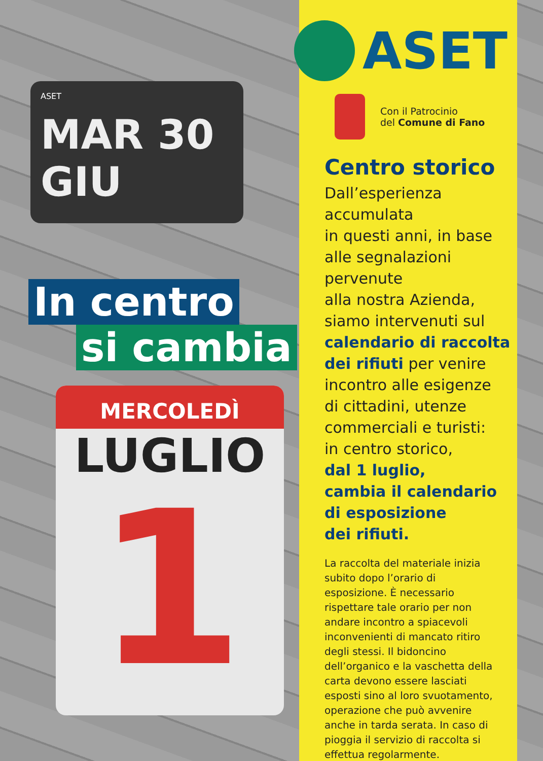ASET
MAR 30
GIU
In centro
si cambia
MERCOLEDÌ
LUGLIO
1
ASET
Con il Patrocinio
del Comune di Fano
Centro storico
Dall’esperienza
accumulata
in questi anni, in base
alle segnalazioni
pervenute
alla nostra Azienda,
siamo intervenuti sul
calendario di raccolta
dei rifiuti per venire
incontro alle esigenze
di cittadini, utenze
commerciali e turisti:
in centro storico,
dal 1 luglio,
cambia il calendario
di esposizione
dei rifiuti.
La raccolta del materiale inizia subito dopo l’orario di esposizione. È necessario rispettare tale orario per non andare incontro a spiacevoli inconvenienti di mancato ritiro degli stessi. Il bidoncino dell’organico e la vaschetta della carta devono essere lasciati esposti sino al loro svuotamento, operazione che può avvenire anche in tarda serata. In caso di pioggia il servizio di raccolta si effettua regolarmente.